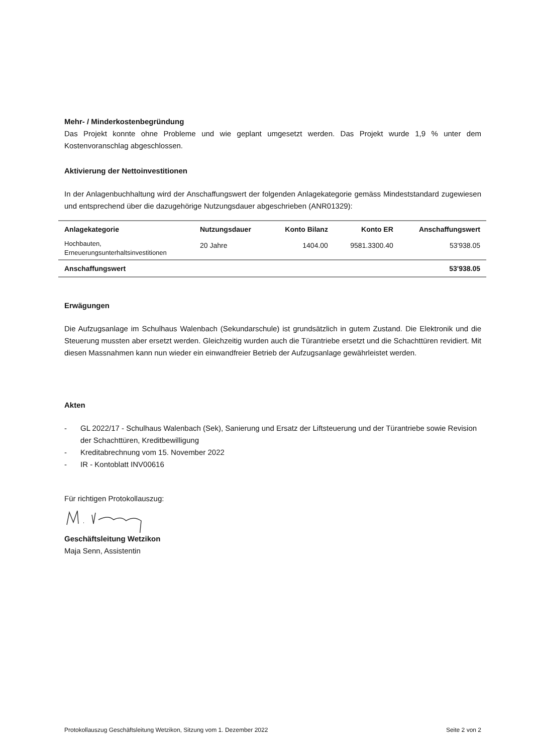Mehr- / Minderkostenbegründung
Das Projekt konnte ohne Probleme und wie geplant umgesetzt werden. Das Projekt wurde 1,9 % unter dem Kostenvoranschlag abgeschlossen.
Aktivierung der Nettoinvestitionen
In der Anlagenbuchhaltung wird der Anschaffungswert der folgenden Anlagekategorie gemäss Mindeststandard zugewiesen und entsprechend über die dazugehörige Nutzungsdauer abgeschrieben (ANR01329):
| Anlagekategorie | Nutzungsdauer | Konto Bilanz | Konto ER | Anschaffungswert |
| --- | --- | --- | --- | --- |
| Hochbauten, Erneuerungsunterhaltsinvestitionen | 20 Jahre | 1404.00 | 9581.3300.40 | 53'938.05 |
| Anschaffungswert | | | | 53'938.05 |
Erwägungen
Die Aufzugsanlage im Schulhaus Walenbach (Sekundarschule) ist grundsätzlich in gutem Zustand. Die Elektronik und die Steuerung mussten aber ersetzt werden. Gleichzeitig wurden auch die Türantriebe ersetzt und die Schachttüren revidiert. Mit diesen Massnahmen kann nun wieder ein einwandfreier Betrieb der Aufzugsanlage gewährleistet werden.
Akten
- GL 2022/17 - Schulhaus Walenbach (Sek), Sanierung und Ersatz der Liftsteuerung und der Türantriebe sowie Revision der Schachttüren, Kreditbewilligung
- Kreditabrechnung vom 15. November 2022
- IR - Kontoblatt INV00616
Für richtigen Protokollauszug:
Geschäftsleitung Wetzikon
Maja Senn, Assistentin
Protokollauszug Geschäftsleitung Wetzikon, Sitzung vom 1. Dezember 2022 Seite 2 von 2